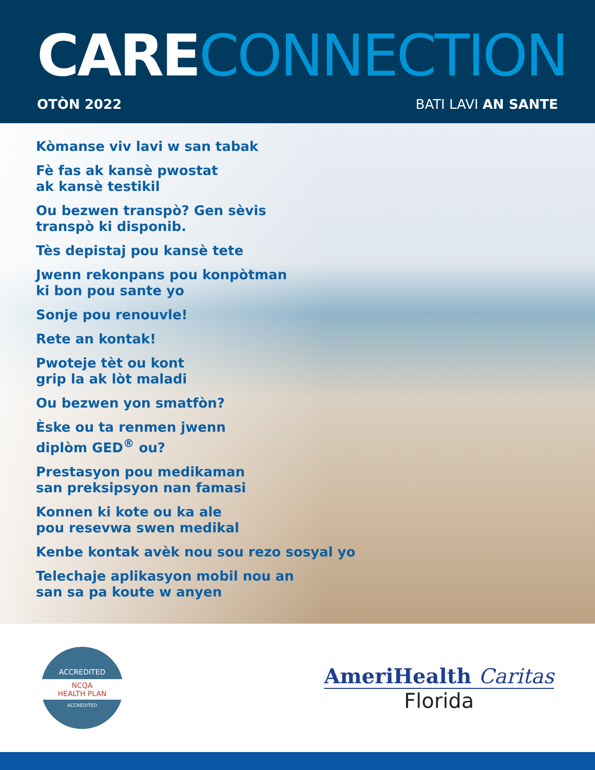CARE CONNECTION
OTÒN 2022 BATI LAVI AN SANTE
Kòmanse viv lavi w san tabak
Fè fas ak kansè pwostat
ak kansè testikil
Ou bezwen transpò? Gen sèvis
transpò ki disponib.
Tès depistaj pou kansè tete
Jwenn rekonpans pou konpòtman
ki bon pou sante yo
Sonje pou renouvle!
Rete an kontak!
Pwoteje tèt ou kont
grip la ak lòt maladi
Ou bezwen yon smatfòn?
Èske ou ta renmen jwenn
diplòm GED<sup>®</sup> ou?
Prestasyon pou medikaman
san preksipsyon nan famasi
Konnen ki kote ou ka ale
pou resevwa swen medikal
Kenbe kontak avèk nou sou rezo sosyal yo
Telechaje aplikasyon mobil nou an
san sa pa koute w anyen
ACCREDITED
NCQA
HEALTH PLAN
ACCREDITED
AmeriHealth Caritas
Florida